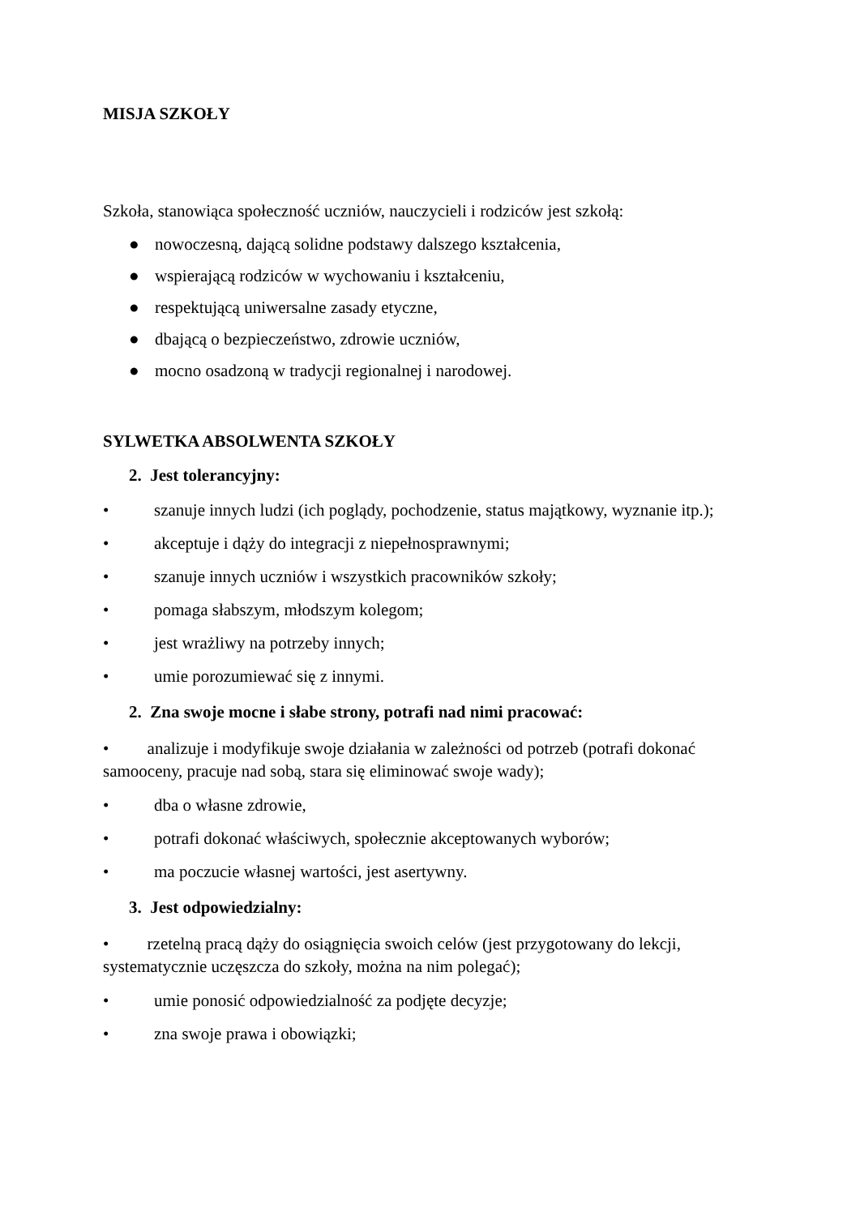MISJA SZKOŁY
Szkoła, stanowiąca społeczność uczniów, nauczycieli i rodziców jest szkołą:
● nowoczesną, dającą solidne podstawy dalszego kształcenia,
● wspierającą rodziców w wychowaniu i kształceniu,
● respektującą uniwersalne zasady etyczne,
● dbającą o bezpieczeństwo, zdrowie uczniów,
● mocno osadzoną w tradycji regionalnej i narodowej.
SYLWETKA ABSOLWENTA SZKOŁY
2. Jest tolerancyjny:
• szanuje innych ludzi (ich poglądy, pochodzenie, status majątkowy, wyznanie itp.);
• akceptuje i dąży do integracji z niepełnosprawnymi;
• szanuje innych uczniów i wszystkich pracowników szkoły;
• pomaga słabszym, młodszym kolegom;
• jest wrażliwy na potrzeby innych;
• umie porozumiewać się z innymi.
2. Zna swoje mocne i słabe strony, potrafi nad nimi pracować:
• analizuje i modyfikuje swoje działania w zależności od potrzeb (potrafi dokonać samooceny, pracuje nad sobą, stara się eliminować swoje wady);
• dba o własne zdrowie,
• potrafi dokonać właściwych, społecznie akceptowanych wyborów;
• ma poczucie własnej wartości, jest asertywny.
3. Jest odpowiedzialny:
• rzetelną pracą dąży do osiągnięcia swoich celów (jest przygotowany do lekcji, systematycznie uczęszcza do szkoły, można na nim polegać);
• umie ponosić odpowiedzialność za podjęte decyzje;
• zna swoje prawa i obowiązki;